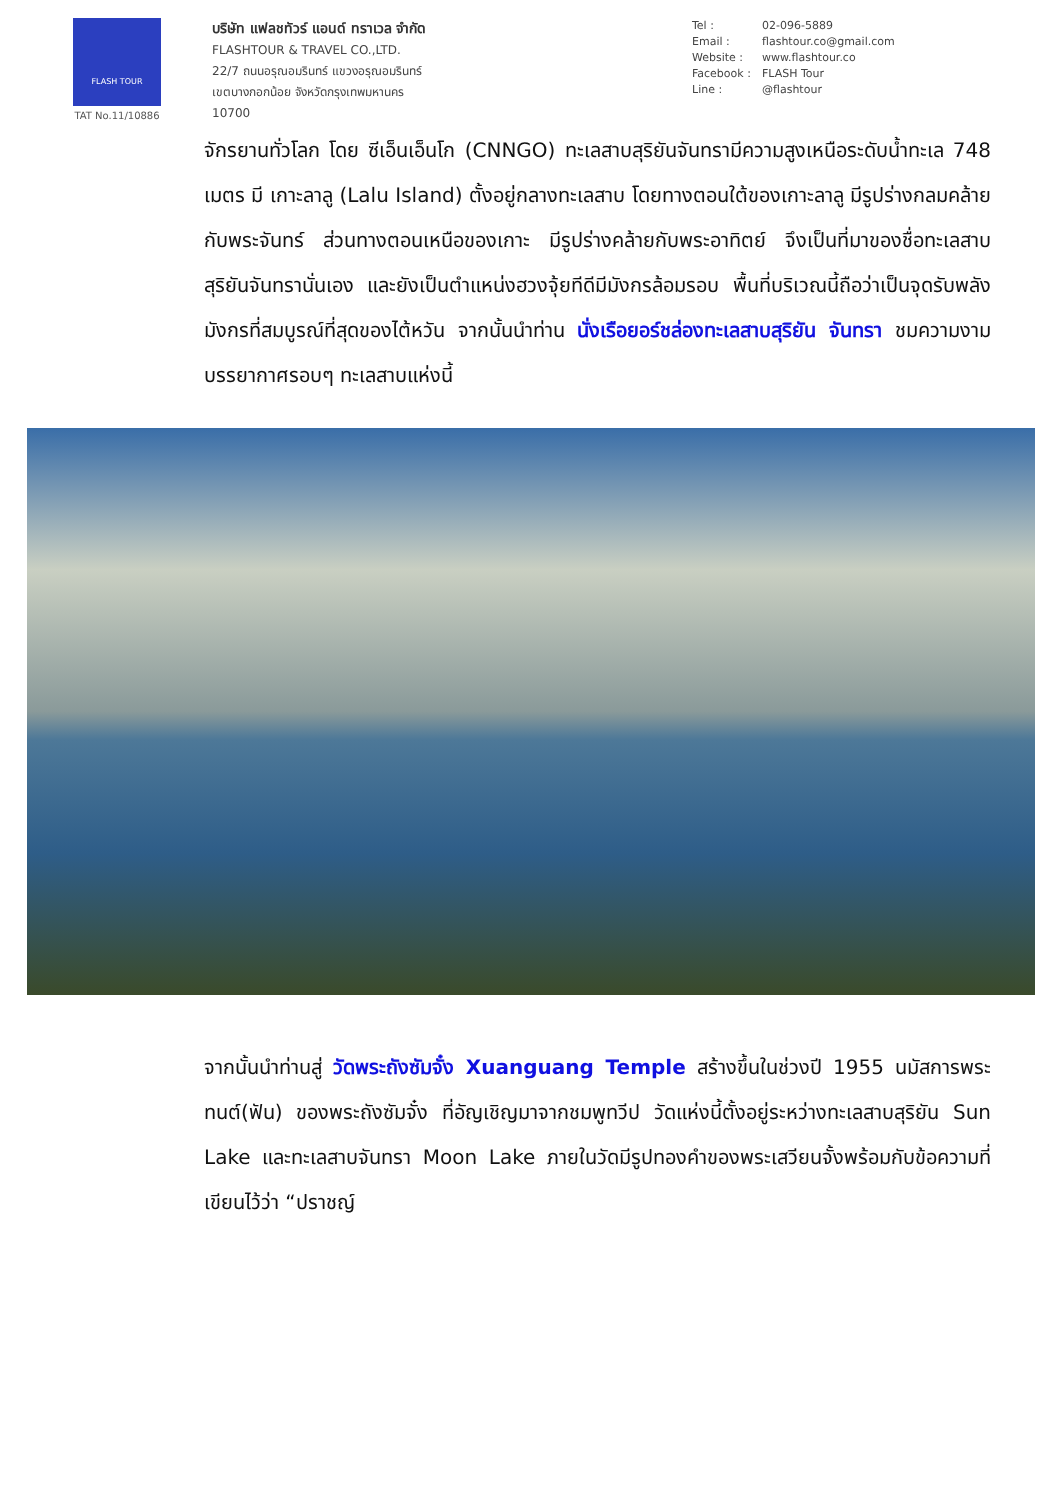FLASH TOUR
TAT No.11/10886
บริษัท แฟลชทัวร์ แอนด์ ทราเวล จำกัด
FLASHTOUR & TRAVEL CO.,LTD.
22/7 ถนนอรุณอมรินทร์ แขวงอรุณอมรินทร์
เขตบางกอกน้อย จังหวัดกรุงเทพมหานคร
10700
Tel : 02-096-5889
Email : flashtour.co@gmail.com
Website : www.flashtour.co
Facebook : FLASH Tour
Line : @flashtour
จักรยานทั่วโลก โดย ซีเอ็นเอ็นโก (CNNGO) ทะเลสาบสุริยันจันทรามีความสูงเหนือระดับน้ำทะเล 748 เมตร มี เกาะลาลู (Lalu Island) ตั้งอยู่กลางทะเลสาบ โดยทางตอนใต้ของเกาะลาลู มีรูปร่างกลมคล้ายกับพระจันทร์ ส่วนทางตอนเหนือของเกาะ มีรูปร่างคล้ายกับพระอาทิตย์ จึงเป็นที่มาของชื่อทะเลสาบสุริยันจันทรานั่นเอง และยังเป็นตำแหน่งฮวงจุ้ยทีดีมีมังกรล้อมรอบ พื้นที่บริเวณนี้ถือว่าเป็นจุดรับพลังมังกรที่สมบูรณ์ที่สุดของไต้หวัน จากนั้นนำท่าน นั่งเรือยอร์ชล่องทะเลสาบสุริยัน จันทรา ชมความงามบรรยากาศรอบๆ ทะเลสาบแห่งนี้
จากนั้นนำท่านสู่ วัดพระถังซัมจั๋ง Xuanguang Temple สร้างขึ้นในช่วงปี 1955 นมัสการพระทนต์(ฟัน) ของพระถังซัมจั๋ง ที่อัญเชิญมาจากชมพูทวีป วัดแห่งนี้ตั้งอยู่ระหว่างทะเลสาบสุริยัน Sun Lake และทะเลสาบจันทรา Moon Lake ภายในวัดมีรูปทองคำของพระเสวียนจั้งพร้อมกับข้อความที่เขียนไว้ว่า “ปราชญ์